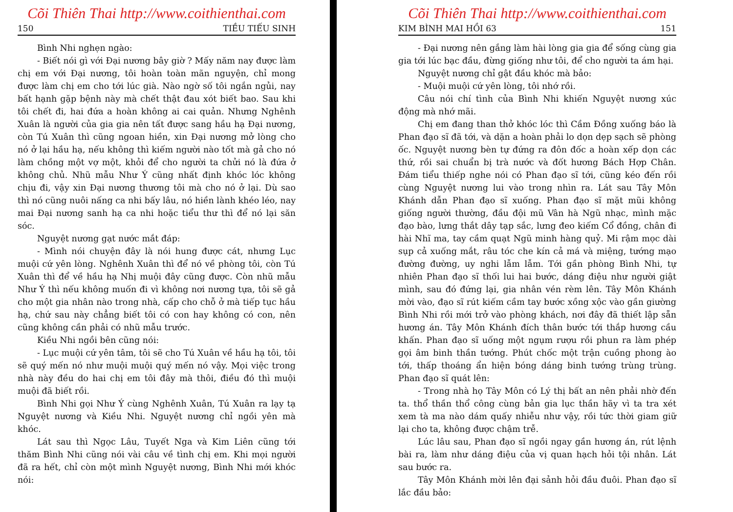Cõi Thiên Thai http://www.coithienthai.com
150 TIỀU TIẾU SINH
Bình Nhi nghẹn ngào:
- Biết nói gì với Đại nương bây giờ ? Mấy năm nay được làm chị em với Đại nương, tôi hoàn toàn mãn nguyện, chỉ mong được làm chị em cho tới lúc già. Nào ngờ số tôi ngắn ngủi, nay bất hạnh gặp bệnh này mà chết thật đau xót biết bao. Sau khi tôi chết đi, hai đứa a hoàn không ai cai quản. Nhưng Nghênh Xuân là người của gia gia nên tất được sang hầu hạ Đại nương, còn Tú Xuân thì cũng ngoan hiền, xin Đại nương mở lòng cho nó ở lại hầu hạ, nếu không thì kiếm người nào tốt mà gả cho nó làm chồng một vợ một, khỏi để cho người ta chửi nó là đứa ở không chủ. Nhũ mẫu Như Ý cũng nhất định khóc lóc không chịu đi, vậy xin Đại nương thương tôi mà cho nó ở lại. Dù sao thì nó cũng nuôi nấng ca nhi bấy lâu, nó hiền lành khéo léo, nay mai Đại nương sanh hạ ca nhi hoặc tiểu thư thì để nó lại săn sóc.
Nguyệt nương gạt nước mắt đáp:
- Mình nói chuyện đây là nói hung được cát, nhưng Lục muội cứ yên lòng. Nghênh Xuân thì để nó về phòng tôi, còn Tú Xuân thì để về hầu hạ Nhị muội đây cũng được. Còn nhũ mẫu Như Ý thì nếu không muốn đi vì không nơi nương tựa, tôi sẽ gả cho một gia nhân nào trong nhà, cấp cho chỗ ở mà tiếp tục hầu hạ, chứ sau này chẳng biết tôi có con hay không có con, nên cũng không cần phải có nhũ mẫu trước.
Kiều Nhi ngồi bên cũng nói:
- Lục muội cứ yên tâm, tôi sẽ cho Tú Xuân về hầu hạ tôi, tôi sẽ quý mến nó như muội muội quý mến nó vậy. Mọi việc trong nhà này đều do hai chị em tôi đây mà thôi, điều đó thì muội muội đã biết rồi.
Bình Nhi gọi Như Ý cùng Nghênh Xuân, Tú Xuân ra lạy tạ Nguyệt nương và Kiều Nhi. Nguyệt nương chỉ ngồi yên mà khóc.
Lát sau thì Ngọc Lâu, Tuyết Nga và Kim Liên cũng tới thăm Bình Nhi cũng nói vài câu về tình chị em. Khi mọi người đã ra hết, chỉ còn một mình Nguyệt nương, Bình Nhi mới khóc nói:
Cõi Thiên Thai http://www.coithienthai.com
KIM BÌNH MAI HỒI 63 151
- Đại nương nên gắng làm hài lòng gia gia để sống cùng gia gia tới lúc bạc đầu, đừng giống như tôi, để cho người ta ám hại.
Nguyệt nương chỉ gật đầu khóc mà bảo:
- Muội muội cứ yên lòng, tôi nhớ rồi.
Câu nói chí tình của Bình Nhi khiến Nguyệt nương xúc động mà nhớ mãi.
Chị em đang than thở khóc lóc thì Cầm Đồng xuống báo là Phan đạo sĩ đã tới, và dặn a hoàn phải lo dọn dẹp sạch sẽ phòng ốc. Nguyệt nương bèn tự đứng ra đôn đốc a hoàn xếp dọn các thứ, rồi sai chuẩn bị trà nước và đốt hương Bách Hợp Chân. Đám tiểu thiếp nghe nói có Phan đạo sĩ tới, cũng kéo đến rồi cùng Nguyệt nương lui vào trong nhìn ra. Lát sau Tây Môn Khánh dẫn Phan đạo sĩ xuống. Phan đạo sĩ mặt mũi không giống người thường, đầu đội mũ Vân hà Ngũ nhạc, mình mặc đạo bào, lưng thắt dây tạp sắc, lưng đeo kiếm Cổ đồng, chân đi hài Nhĩ ma, tay cầm quạt Ngũ minh hàng quỷ. Mi rậm mọc dài sụp cả xuống mắt, râu tóc che kín cả má và miệng, tướng mạo đường đường, uy nghi lẫm lẫm. Tới gần phòng Bình Nhi, tự nhiên Phan đạo sĩ thối lui hai bước, dáng điệu như người giật mình, sau đó đứng lại, gia nhân vén rèm lên. Tây Môn Khánh mời vào, đạo sĩ rút kiếm cầm tay bước xồng xộc vào gần giường Bình Nhi rồi mới trở vào phòng khách, nơi đây đã thiết lập sẵn hương án. Tây Môn Khánh đích thân bước tới thắp hương cầu khấn. Phan đạo sĩ uống một ngụm rượu rồi phun ra làm phép gọi âm binh thần tướng. Phút chốc một trận cuồng phong ào tới, thấp thoáng ẩn hiện bóng dáng binh tướng trùng trùng. Phan đạo sĩ quát lên:
- Trong nhà họ Tây Môn có Lý thị bất an nên phải nhờ đến ta. thổ thần thổ công cùng bản gia lục thần hãy vì ta tra xét xem tà ma nào dám quấy nhiễu như vậy, rồi tức thời giam giữ lại cho ta, không được chậm trễ.
Lúc lâu sau, Phan đạo sĩ ngồi ngay gần hương án, rút lệnh bài ra, làm như dáng điệu của vị quan hạch hỏi tội nhân. Lát sau bước ra.
Tây Môn Khánh mời lên đại sảnh hỏi đầu đuôi. Phan đạo sĩ lắc đầu bảo: